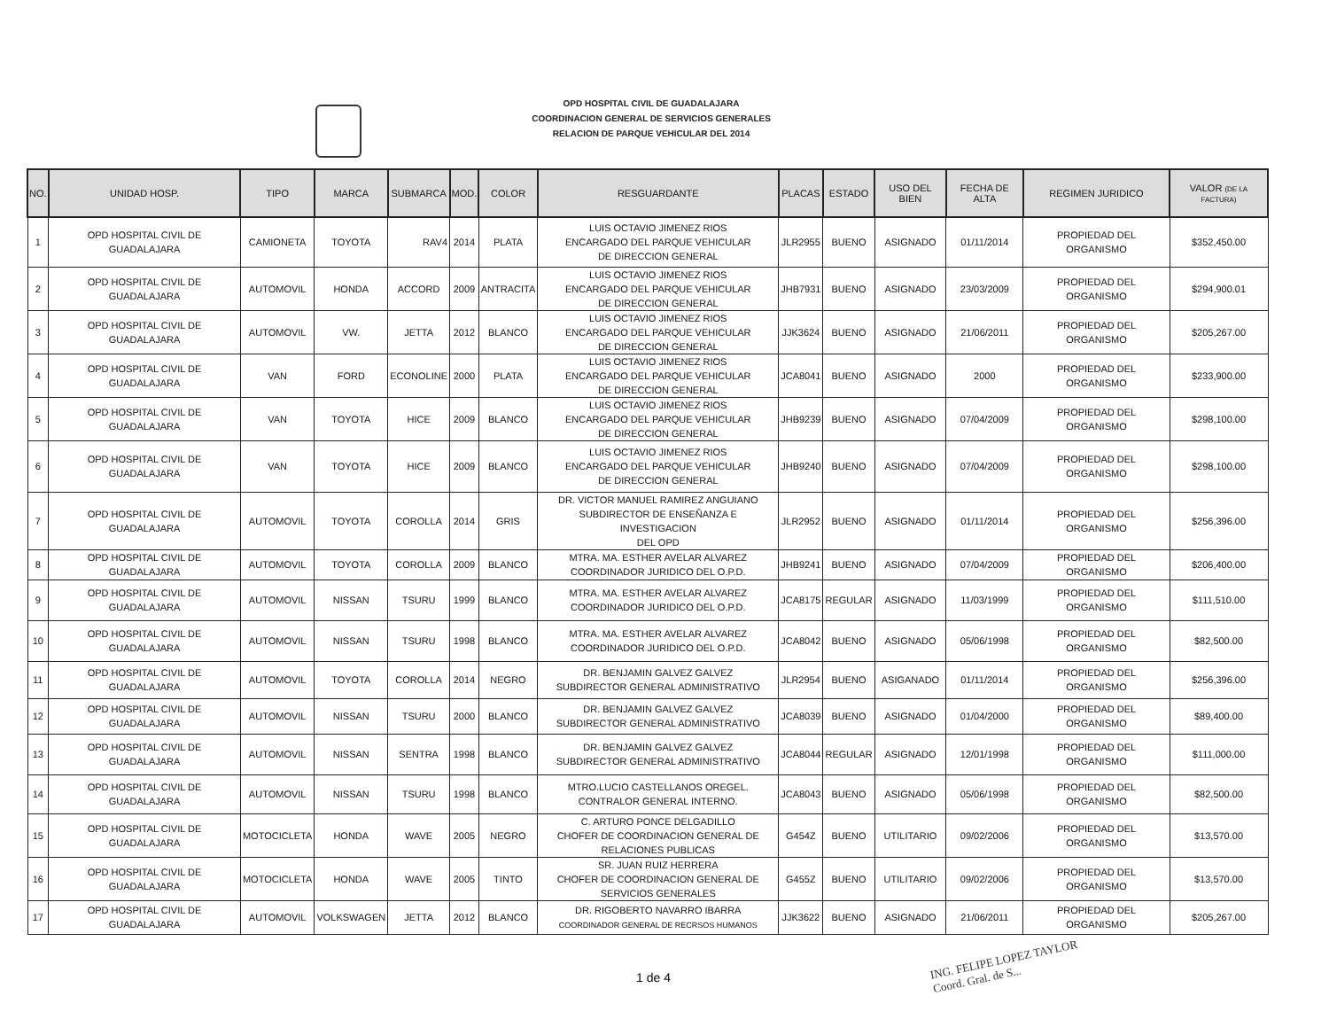OPD HOSPITAL CIVIL DE GUADALAJARA
COORDINACION GENERAL DE SERVICIOS GENERALES
RELACION DE PARQUE VEHICULAR DEL 2014
| NO. | UNIDAD HOSP. | TIPO | MARCA | SUBMARCA | MOD. | COLOR | RESGUARDANTE | PLACAS | ESTADO | USO DEL BIEN | FECHA DE ALTA | REGIMEN JURIDICO | VALOR (DE LA FACTURA) |
| --- | --- | --- | --- | --- | --- | --- | --- | --- | --- | --- | --- | --- | --- |
| 1 | OPD HOSPITAL CIVIL DE GUADALAJARA | CAMIONETA | TOYOTA | RAV4 | 2014 | PLATA | LUIS OCTAVIO JIMENEZ RIOS ENCARGADO DEL PARQUE VEHICULAR DE DIRECCION GENERAL | JLR2955 | BUENO | ASIGNADO | 01/11/2014 | PROPIEDAD DEL ORGANISMO | $352,450.00 |
| 2 | OPD HOSPITAL CIVIL DE GUADALAJARA | AUTOMOVIL | HONDA | ACCORD | 2009 | ANTRACITA | LUIS OCTAVIO JIMENEZ RIOS ENCARGADO DEL PARQUE VEHICULAR DE DIRECCION GENERAL | JHB7931 | BUENO | ASIGNADO | 23/03/2009 | PROPIEDAD DEL ORGANISMO | $294,900.01 |
| 3 | OPD HOSPITAL CIVIL DE GUADALAJARA | AUTOMOVIL | VW. | JETTA | 2012 | BLANCO | LUIS OCTAVIO JIMENEZ RIOS ENCARGADO DEL PARQUE VEHICULAR DE DIRECCION GENERAL | JJK3624 | BUENO | ASIGNADO | 21/06/2011 | PROPIEDAD DEL ORGANISMO | $205,267.00 |
| 4 | OPD HOSPITAL CIVIL DE GUADALAJARA | VAN | FORD | ECONOLINE | 2000 | PLATA | LUIS OCTAVIO JIMENEZ RIOS ENCARGADO DEL PARQUE VEHICULAR DE DIRECCION GENERAL | JCA8041 | BUENO | ASIGNADO | 2000 | PROPIEDAD DEL ORGANISMO | $233,900.00 |
| 5 | OPD HOSPITAL CIVIL DE GUADALAJARA | VAN | TOYOTA | HICE | 2009 | BLANCO | LUIS OCTAVIO JIMENEZ RIOS ENCARGADO DEL PARQUE VEHICULAR DE DIRECCION GENERAL | JHB9239 | BUENO | ASIGNADO | 07/04/2009 | PROPIEDAD DEL ORGANISMO | $298,100.00 |
| 6 | OPD HOSPITAL CIVIL DE GUADALAJARA | VAN | TOYOTA | HICE | 2009 | BLANCO | LUIS OCTAVIO JIMENEZ RIOS ENCARGADO DEL PARQUE VEHICULAR DE DIRECCION GENERAL | JHB9240 | BUENO | ASIGNADO | 07/04/2009 | PROPIEDAD DEL ORGANISMO | $298,100.00 |
| 7 | OPD HOSPITAL CIVIL DE GUADALAJARA | AUTOMOVIL | TOYOTA | COROLLA | 2014 | GRIS | DR. VICTOR MANUEL RAMIREZ ANGUIANO SUBDIRECTOR DE ENSEÑANZA E INVESTIGACION DEL OPD | JLR2952 | BUENO | ASIGNADO | 01/11/2014 | PROPIEDAD DEL ORGANISMO | $256,396.00 |
| 8 | OPD HOSPITAL CIVIL DE GUADALAJARA | AUTOMOVIL | TOYOTA | COROLLA | 2009 | BLANCO | MTRA. MA. ESTHER AVELAR ALVAREZ COORDINADOR JURIDICO DEL O.P.D. | JHB9241 | BUENO | ASIGNADO | 07/04/2009 | PROPIEDAD DEL ORGANISMO | $206,400.00 |
| 9 | OPD HOSPITAL CIVIL DE GUADALAJARA | AUTOMOVIL | NISSAN | TSURU | 1999 | BLANCO | MTRA. MA. ESTHER AVELAR ALVAREZ COORDINADOR JURIDICO DEL O.P.D. | JCA8175 | REGULAR | ASIGNADO | 11/03/1999 | PROPIEDAD DEL ORGANISMO | $111,510.00 |
| 10 | OPD HOSPITAL CIVIL DE GUADALAJARA | AUTOMOVIL | NISSAN | TSURU | 1998 | BLANCO | MTRA. MA. ESTHER AVELAR ALVAREZ COORDINADOR JURIDICO DEL O.P.D. | JCA8042 | BUENO | ASIGNADO | 05/06/1998 | PROPIEDAD DEL ORGANISMO | $82,500.00 |
| 11 | OPD HOSPITAL CIVIL DE GUADALAJARA | AUTOMOVIL | TOYOTA | COROLLA | 2014 | NEGRO | DR. BENJAMIN GALVEZ GALVEZ SUBDIRECTOR GENERAL ADMINISTRATIVO | JLR2954 | BUENO | ASIGANADO | 01/11/2014 | PROPIEDAD DEL ORGANISMO | $256,396.00 |
| 12 | OPD HOSPITAL CIVIL DE GUADALAJARA | AUTOMOVIL | NISSAN | TSURU | 2000 | BLANCO | DR. BENJAMIN GALVEZ GALVEZ SUBDIRECTOR GENERAL ADMINISTRATIVO | JCA8039 | BUENO | ASIGNADO | 01/04/2000 | PROPIEDAD DEL ORGANISMO | $89,400.00 |
| 13 | OPD HOSPITAL CIVIL DE GUADALAJARA | AUTOMOVIL | NISSAN | SENTRA | 1998 | BLANCO | DR. BENJAMIN GALVEZ GALVEZ SUBDIRECTOR GENERAL ADMINISTRATIVO | JCA8044 | REGULAR | ASIGNADO | 12/01/1998 | PROPIEDAD DEL ORGANISMO | $111,000.00 |
| 14 | OPD HOSPITAL CIVIL DE GUADALAJARA | AUTOMOVIL | NISSAN | TSURU | 1998 | BLANCO | MTRO.LUCIO CASTELLANOS OREGEL. CONTRALOR GENERAL INTERNO. | JCA8043 | BUENO | ASIGNADO | 05/06/1998 | PROPIEDAD DEL ORGANISMO | $82,500.00 |
| 15 | OPD HOSPITAL CIVIL DE GUADALAJARA | MOTOCICLETA | HONDA | WAVE | 2005 | NEGRO | C. ARTURO PONCE DELGADILLO CHOFER DE COORDINACION GENERAL DE RELACIONES PUBLICAS | G454Z | BUENO | UTILITARIO | 09/02/2006 | PROPIEDAD DEL ORGANISMO | $13,570.00 |
| 16 | OPD HOSPITAL CIVIL DE GUADALAJARA | MOTOCICLETA | HONDA | WAVE | 2005 | TINTO | SR. JUAN RUIZ HERRERA CHOFER DE COORDINACION GENERAL DE SERVICIOS GENERALES | G455Z | BUENO | UTILITARIO | 09/02/2006 | PROPIEDAD DEL ORGANISMO | $13,570.00 |
| 17 | OPD HOSPITAL CIVIL DE GUADALAJARA | AUTOMOVIL | VOLKSWAGEN | JETTA | 2012 | BLANCO | DR. RIGOBERTO NAVARRO IBARRA COORDINADOR GENERAL DE RECRSOS HUMANOS | JJK3622 | BUENO | ASIGNADO | 21/06/2011 | PROPIEDAD DEL ORGANISMO | $205,267.00 |
1 de 4
ING. FELIPE LOPEZ TAYLOR
Coord. Gral. de S...